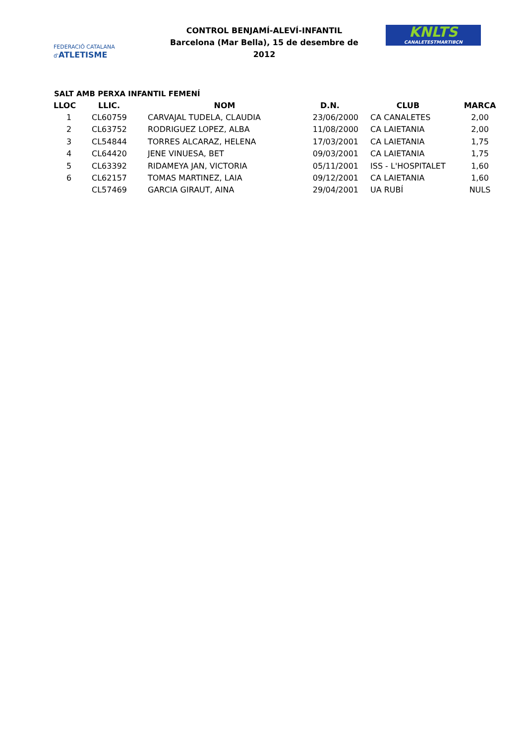FEDERACIÓ CATALANA d'ATLETISME
CONTROL BENJAMÍ-ALEVÍ-INFANTIL
Barcelona (Mar Bella), 15 de desembre de 2012
KNLTS
CANALETESTMARTIBCN
SALT AMB PERXA INFANTIL FEMENÍ
| LLOC | LLIC. | NOM | D.N. | CLUB | MARCA |
| --- | --- | --- | --- | --- | --- |
| 1 | CL60759 | CARVAJAL TUDELA, CLAUDIA | 23/06/2000 | CA CANALETES | 2,00 |
| 2 | CL63752 | RODRIGUEZ LOPEZ, ALBA | 11/08/2000 | CA LAIETANIA | 2,00 |
| 3 | CL54844 | TORRES ALCARAZ, HELENA | 17/03/2001 | CA LAIETANIA | 1,75 |
| 4 | CL64420 | JENE VINUESA, BET | 09/03/2001 | CA LAIETANIA | 1,75 |
| 5 | CL63392 | RIDAMEYA JAN, VICTORIA | 05/11/2001 | ISS - L'HOSPITALET | 1,60 |
| 6 | CL62157 | TOMAS MARTINEZ, LAIA | 09/12/2001 | CA LAIETANIA | 1,60 |
| | CL57469 | GARCIA GIRAUT, AINA | 29/04/2001 | UA RUBÍ | NULS |